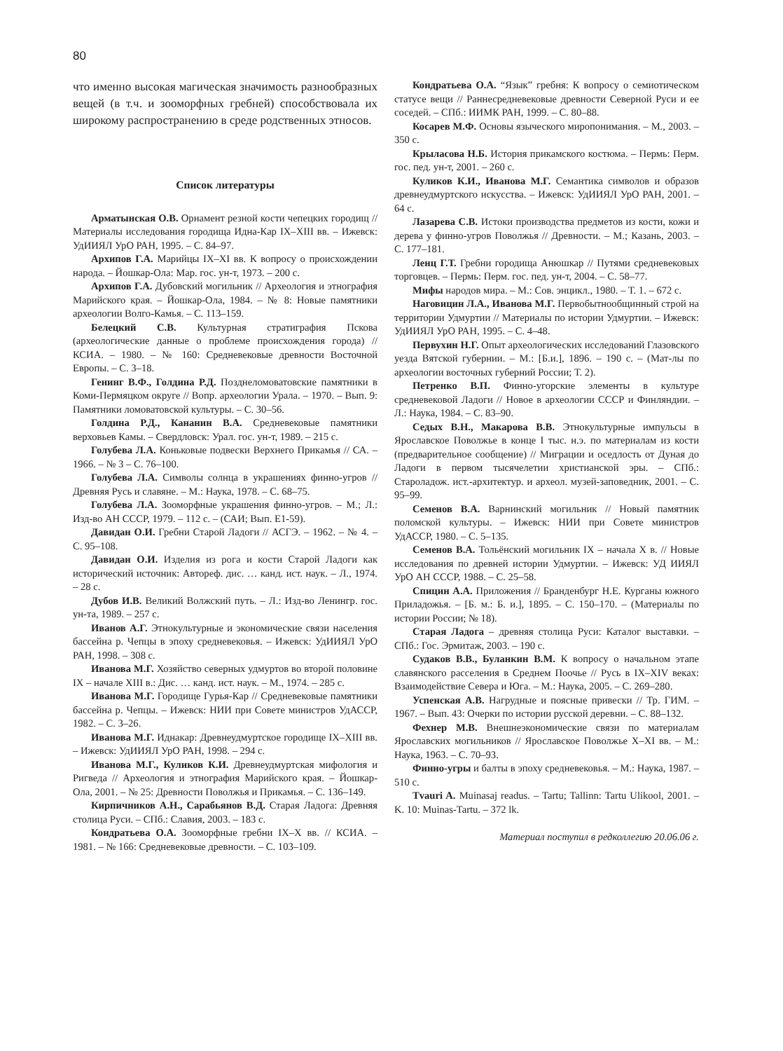80
что именно высокая магическая значимость разнообразных вещей (в т.ч. и зооморфных гребней) способствовала их широкому распространению в среде родственных этносов.
Список литературы
Арматынская О.В. Орнамент резной кости чепецких городищ // Материалы исследования городища Идна-Кар IX–XIII вв. – Ижевск: УдИИЯЛ УрО РАН, 1995. – С. 84–97.
Архипов Г.А. Марийцы IX–XI вв. К вопросу о происхождении народа. – Йошкар-Ола: Мар. гос. ун-т, 1973. – 200 с.
Архипов Г.А. Дубовский могильник // Археология и этнография Марийского края. – Йошкар-Ола, 1984. – № 8: Новые памятники археологии Волго-Камья. – С. 113–159.
Белецкий С.В. Культурная стратиграфия Пскова (археологические данные о проблеме происхождения города) // КСИА. – 1980. – № 160: Средневековые древности Восточной Европы. – С. 3–18.
Генинг В.Ф., Голдина Р.Д. Позднеломоватовские памятники в Коми-Пермяцком округе // Вопр. археологии Урала. – 1970. – Вып. 9: Памятники ломоватовской культуры. – С. 30–56.
Голдина Р.Д., Кананин В.А. Средневековые памятники верховьев Камы. – Свердловск: Урал. гос. ун-т, 1989. – 215 с.
Голубева Л.А. Коньковые подвески Верхнего Прикамья // СА. – 1966. – № 3 – С. 76–100.
Голубева Л.А. Символы солнца в украшениях финно-угров // Древняя Русь и славяне. – М.: Наука, 1978. – С. 68–75.
Голубева Л.А. Зооморфные украшения финно-угров. – М.; Л.: Изд-во АН СССР, 1979. – 112 с. – (САИ; Вып. Е1-59).
Давидан О.И. Гребни Старой Ладоги // АСГЭ. – 1962. – № 4. – С. 95–108.
Давидан О.И. Изделия из рога и кости Старой Ладоги как исторический источник: Автореф. дис. … канд. ист. наук. – Л., 1974. – 28 с.
Дубов И.В. Великий Волжский путь. – Л.: Изд-во Ленингр. гос. ун-та, 1989. – 257 с.
Иванов А.Г. Этнокультурные и экономические связи населения бассейна р. Чепцы в эпоху средневековья. – Ижевск: УдИИЯЛ УрО РАН, 1998. – 308 с.
Иванова М.Г. Хозяйство северных удмуртов во второй половине IX – начале XIII в.: Дис. … канд. ист. наук. – М., 1974. – 285 с.
Иванова М.Г. Городище Гурья-Кар // Средневековые памятники бассейна р. Чепцы. – Ижевск: НИИ при Совете министров УдАССР, 1982. – С. 3–26.
Иванова М.Г. Иднакар: Древнеудмуртское городище IX–XIII вв. – Ижевск: УдИИЯЛ УрО РАН, 1998. – 294 с.
Иванова М.Г., Куликов К.И. Древнеудмуртская мифология и Ригведа // Археология и этнография Марийского края. – Йошкар-Ола, 2001. – № 25: Древности Поволжья и Прикамья. – С. 136–149.
Кирпичников А.Н., Сарабьянов В.Д. Старая Ладога: Древняя столица Руси. – СПб.: Славия, 2003. – 183 с.
Кондратьева О.А. Зооморфные гребни IX–X вв. // КСИА. – 1981. – № 166: Средневековые древности. – С. 103–109.
Кондратьева О.А. “Язык” гребня: К вопросу о семиотическом статусе вещи // Раннесредневековые древности Северной Руси и ее соседей. – СПб.: ИИМК РАН, 1999. – С. 80–88.
Косарев М.Ф. Основы языческого миропонимания. – М., 2003. – 350 с.
Крыласова Н.Б. История прикамского костюма. – Пермь: Перм. гос. пед. ун-т, 2001. – 260 с.
Куликов К.И., Иванова М.Г. Семантика символов и образов древнеудмуртского искусства. – Ижевск: УдИИЯЛ УрО РАН, 2001. – 64 с.
Лазарева С.В. Истоки производства предметов из кости, кожи и дерева у финно-угров Поволжья // Древности. – М.; Казань, 2003. – С. 177–181.
Ленц Г.Т. Гребни городища Анюшкар // Путями средневековых торговцев. – Пермь: Перм. гос. пед. ун-т, 2004. – С. 58–77.
Мифы народов мира. – М.: Сов. энцикл., 1980. – Т. 1. – 672 с.
Наговицин Л.А., Иванова М.Г. Первобытнообщинный строй на территории Удмуртии // Материалы по истории Удмуртии. – Ижевск: УдИИЯЛ УрО РАН, 1995. – С. 4–48.
Первухин Н.Г. Опыт археологических исследований Глазовского уезда Вятской губернии. – М.: [Б.и.], 1896. – 190 с. – (Мат-лы по археологии восточных губерний России; Т. 2).
Петренко В.П. Финно-угорские элементы в культуре средневековой Ладоги // Новое в археологии СССР и Финляндии. – Л.: Наука, 1984. – С. 83–90.
Седых В.Н., Макарова В.В. Этнокультурные импульсы в Ярославское Поволжье в конце I тыс. н.э. по материалам из кости (предварительное сообщение) // Миграции и оседлость от Дуная до Ладоги в первом тысячелетии христианской эры. – СПб.: Староладож. ист.-архитектур. и археол. музей-заповедник, 2001. – С. 95–99.
Семенов В.А. Варнинский могильник // Новый памятник поломской культуры. – Ижевск: НИИ при Совете министров УдАССР, 1980. – С. 5–135.
Семенов В.А. Тольёнский могильник IX – начала X в. // Новые исследования по древней истории Удмуртии. – Ижевск: УД ИИЯЛ УрО АН СССР, 1988. – С. 25–58.
Спицин А.А. Приложения // Бранденбург Н.Е. Курганы южного Приладожья. – [Б. м.: Б. и.], 1895. – С. 150–170. – (Материалы по истории России; № 18).
Старая Ладога – древняя столица Руси: Каталог выставки. – СПб.: Гос. Эрмитаж, 2003. – 190 с.
Судаков В.В., Буланкин В.М. К вопросу о начальном этапе славянского расселения в Среднем Поочье // Русь в IX–XIV веках: Взаимодействие Севера и Юга. – М.: Наука, 2005. – С. 269–280.
Успенская А.В. Нагрудные и поясные привески // Тр. ГИМ. – 1967. – Вып. 43: Очерки по истории русской деревни. – С. 88–132.
Фехнер М.В. Внешнеэкономические связи по материалам Ярославских могильников // Ярославское Поволжье X–XI вв. – М.: Наука, 1963. – С. 70–93.
Финно-угры и балты в эпоху средневековья. – М.: Наука, 1987. – 510 с.
Tvauri A. Muinasaj readus. – Tartu; Tallinn: Tartu Ulikool, 2001. – K. 10: Muinas-Tartu. – 372 lk.
Материал поступил в редколлегию 20.06.06 г.